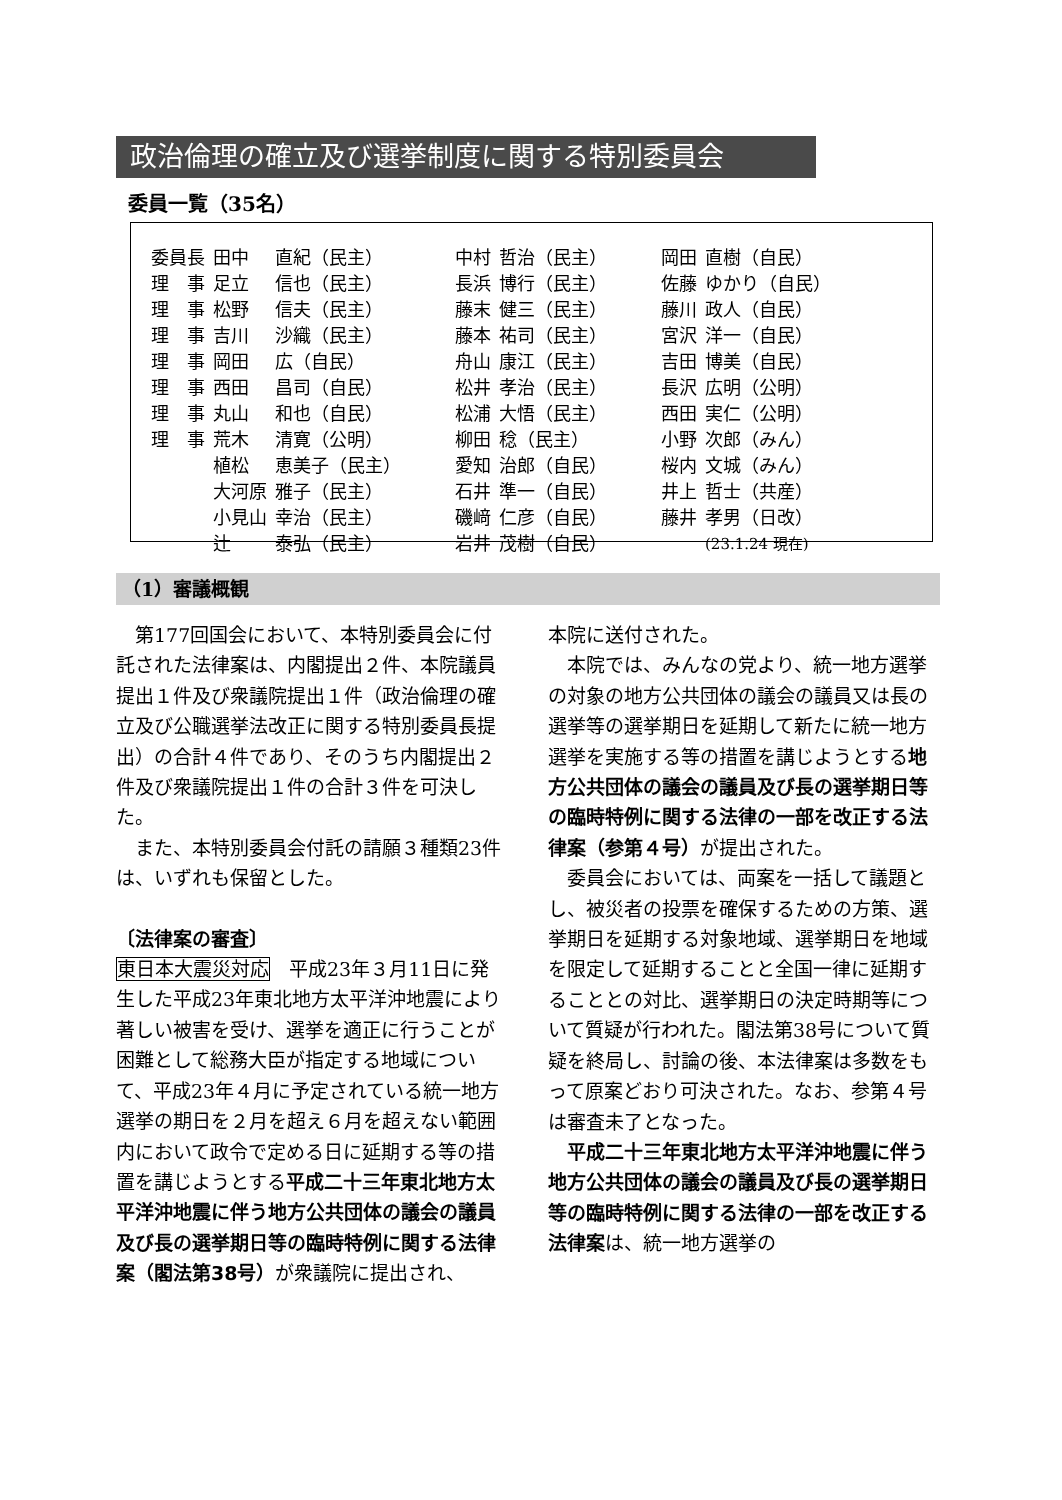政治倫理の確立及び選挙制度に関する特別委員会
委員一覧（35名）
| 委員長 | 田中 | 直紀（民主） | 中村 | 哲治（民主） | 岡田 | 直樹（自民） |
| 理 事 | 足立 | 信也（民主） | 長浜 | 博行（民主） | 佐藤 | ゆかり（自民） |
| 理 事 | 松野 | 信夫（民主） | 藤末 | 健三（民主） | 藤川 | 政人（自民） |
| 理 事 | 吉川 | 沙織（民主） | 藤本 | 祐司（民主） | 宮沢 | 洋一（自民） |
| 理 事 | 岡田 | 広（自民） | 舟山 | 康江（民主） | 吉田 | 博美（自民） |
| 理 事 | 西田 | 昌司（自民） | 松井 | 孝治（民主） | 長沢 | 広明（公明） |
| 理 事 | 丸山 | 和也（自民） | 松浦 | 大悟（民主） | 西田 | 実仁（公明） |
| 理 事 | 荒木 | 清寛（公明） | 柳田 | 稔（民主） | 小野 | 次郎（みん） |
| | 植松 | 恵美子（民主） | 愛知 | 治郎（自民） | 桜内 | 文城（みん） |
| | 大河原 | 雅子（民主） | 石井 | 準一（自民） | 井上 | 哲士（共産） |
| | 小見山 | 幸治（民主） | 磯﨑 | 仁彦（自民） | 藤井 | 孝男（日改） |
| | 辻 | 泰弘（民主） | 岩井 | 茂樹（自民） | | (23.1.24 現在) |
（1）審議概観
第177回国会において、本特別委員会に付託された法律案は、内閣提出２件、本院議員提出１件及び衆議院提出１件（政治倫理の確立及び公職選挙法改正に関する特別委員長提出）の合計４件であり、そのうち内閣提出２件及び衆議院提出１件の合計３件を可決した。
また、本特別委員会付託の請願３種類23件は、いずれも保留とした。
〔法律案の審査〕
東日本大震災対応　平成23年３月11日に発生した平成23年東北地方太平洋沖地震により著しい被害を受け、選挙を適正に行うことが困難として総務大臣が指定する地域について、平成23年４月に予定されている統一地方選挙の期日を２月を超え６月を超えない範囲内において政令で定める日に延期する等の措置を講じようとする平成二十三年東北地方太平洋沖地震に伴う地方公共団体の議会の議員及び長の選挙期日等の臨時特例に関する法律案（閣法第38号）が衆議院に提出され、
本院に送付された。
本院では、みんなの党より、統一地方選挙の対象の地方公共団体の議会の議員又は長の選挙等の選挙期日を延期して新たに統一地方選挙を実施する等の措置を講じようとする地方公共団体の議会の議員及び長の選挙期日等の臨時特例に関する法律の一部を改正する法律案（参第４号）が提出された。
委員会においては、両案を一括して議題とし、被災者の投票を確保するための方策、選挙期日を延期する対象地域、選挙期日を地域を限定して延期することと全国一律に延期することとの対比、選挙期日の決定時期等について質疑が行われた。閣法第38号について質疑を終局し、討論の後、本法律案は多数をもって原案どおり可決された。なお、参第４号は審査未了となった。
平成二十三年東北地方太平洋沖地震に伴う地方公共団体の議会の議員及び長の選挙期日等の臨時特例に関する法律の一部を改正する法律案は、統一地方選挙の